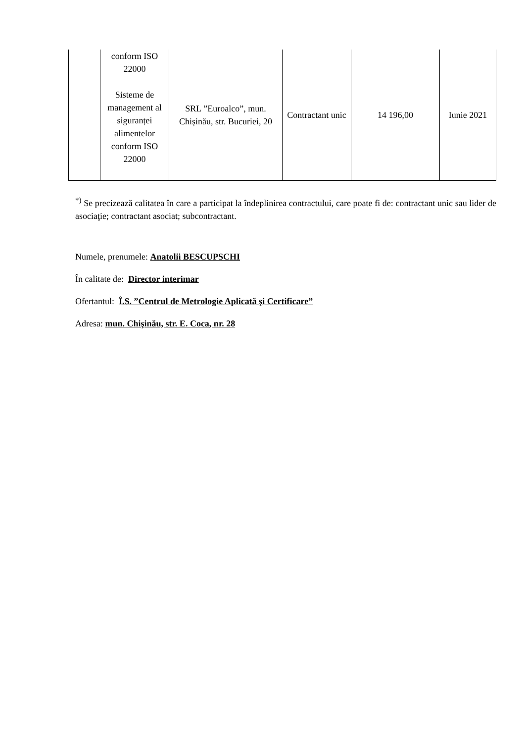| | conform ISO 22000 Sisteme de management al siguranței alimentelor conform ISO 22000 | SRL ”Euroalco”, mun. Chișinău, str. Bucuriei, 20 | Contractant unic | 14 196,00 | Iunie 2021 |
<sup>*)</sup> Se precizează calitatea în care a participat la îndeplinirea contractului, care poate fi de: contractant unic sau lider de asociaţie; contractant asociat; subcontractant.
Numele, prenumele: Anatolii BESCUPSCHI
În calitate de: Director interimar
Ofertantul: Î.S. ”Centrul de Metrologie Aplicată şi Certificare”
Adresa: mun. Chişinău, str. E. Coca, nr. 28